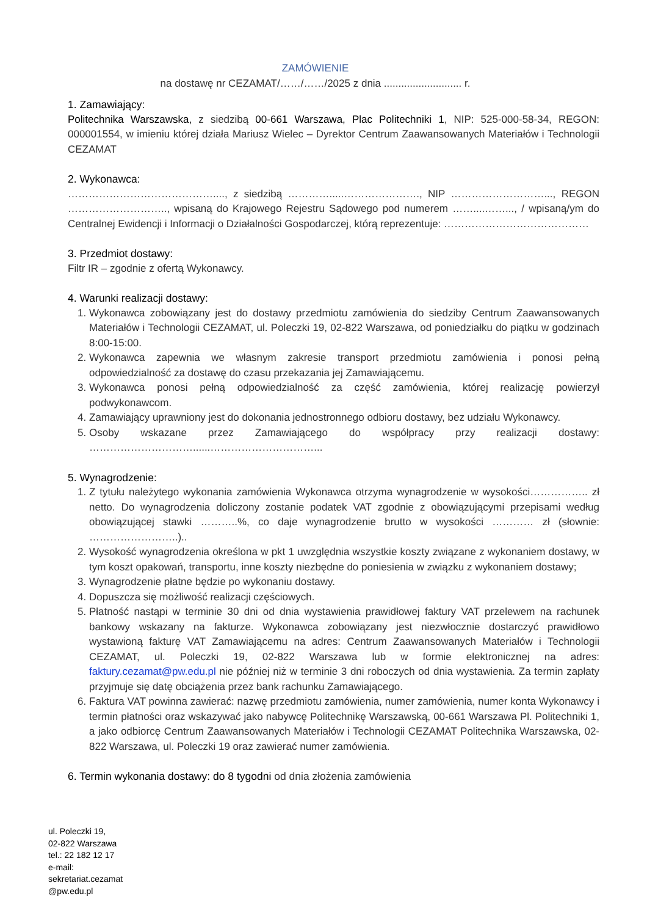ZAMÓWIENIE
na dostawę nr CEZAMAT/……/……/2025 z dnia ........................... r.
1. Zamawiający:
Politechnika Warszawska, z siedzibą 00-661 Warszawa, Plac Politechniki 1, NIP: 525-000-58-34, REGON: 000001554, w imieniu której działa Mariusz Wielec – Dyrektor Centrum Zaawansowanych Materiałów i Technologii CEZAMAT
2. Wykonawca:
……………………………………...., z siedzibą ………….....…………………., NIP ………………………..., REGON ……………………….., wpisaną do Krajowego Rejestru Sądowego pod numerem ……....……..., / wpisaną/ym do Centralnej Ewidencji i Informacji o Działalności Gospodarczej, którą reprezentuje: ……………………………………
3. Przedmiot dostawy:
Filtr IR – zgodnie z ofertą Wykonawcy.
4. Warunki realizacji dostawy:
1. Wykonawca zobowiązany jest do dostawy przedmiotu zamówienia do siedziby Centrum Zaawansowanych Materiałów i Technologii CEZAMAT, ul. Poleczki 19, 02-822 Warszawa, od poniedziałku do piątku w godzinach 8:00-15:00.
2. Wykonawca zapewnia we własnym zakresie transport przedmiotu zamówienia i ponosi pełną odpowiedzialność za dostawę do czasu przekazania jej Zamawiającemu.
3. Wykonawca ponosi pełną odpowiedzialność za część zamówienia, której realizację powierzył podwykonawcom.
4. Zamawiający uprawniony jest do dokonania jednostronnego odbioru dostawy, bez udziału Wykonawcy.
5. Osoby wskazane przez Zamawiającego do współpracy przy realizacji dostawy: …………………………......…………………………...
5. Wynagrodzenie:
1. Z tytułu należytego wykonania zamówienia Wykonawca otrzyma wynagrodzenie w wysokości…………….. zł netto. Do wynagrodzenia doliczony zostanie podatek VAT zgodnie z obowiązującymi przepisami według obowiązującej stawki ………..%, co daje wynagrodzenie brutto w wysokości ………… zł (słownie: ……………………..)..
2. Wysokość wynagrodzenia określona w pkt 1 uwzględnia wszystkie koszty związane z wykonaniem dostawy, w tym koszt opakowań, transportu, inne koszty niezbędne do poniesienia w związku z wykonaniem dostawy;
3. Wynagrodzenie płatne będzie po wykonaniu dostawy.
4. Dopuszcza się możliwość realizacji częściowych.
5. Płatność nastąpi w terminie 30 dni od dnia wystawienia prawidłowej faktury VAT przelewem na rachunek bankowy wskazany na fakturze. Wykonawca zobowiązany jest niezwłocznie dostarczyć prawidłowo wystawioną fakturę VAT Zamawiającemu na adres: Centrum Zaawansowanych Materiałów i Technologii CEZAMAT, ul. Poleczki 19, 02-822 Warszawa lub w formie elektronicznej na adres: faktury.cezamat@pw.edu.pl nie później niż w terminie 3 dni roboczych od dnia wystawienia. Za termin zapłaty przyjmuje się datę obciążenia przez bank rachunku Zamawiającego.
6. Faktura VAT powinna zawierać: nazwę przedmiotu zamówienia, numer zamówienia, numer konta Wykonawcy i termin płatności oraz wskazywać jako nabywcę Politechnikę Warszawską, 00-661 Warszawa Pl. Politechniki 1, a jako odbiorcę Centrum Zaawansowanych Materiałów i Technologii CEZAMAT Politechnika Warszawska, 02-822 Warszawa, ul. Poleczki 19 oraz zawierać numer zamówienia.
6. Termin wykonania dostawy: do 8 tygodni od dnia złożenia zamówienia
ul. Poleczki 19,
02-822 Warszawa
tel.: 22 182 12 17
e-mail:
sekretariat.cezamat
@pw.edu.pl